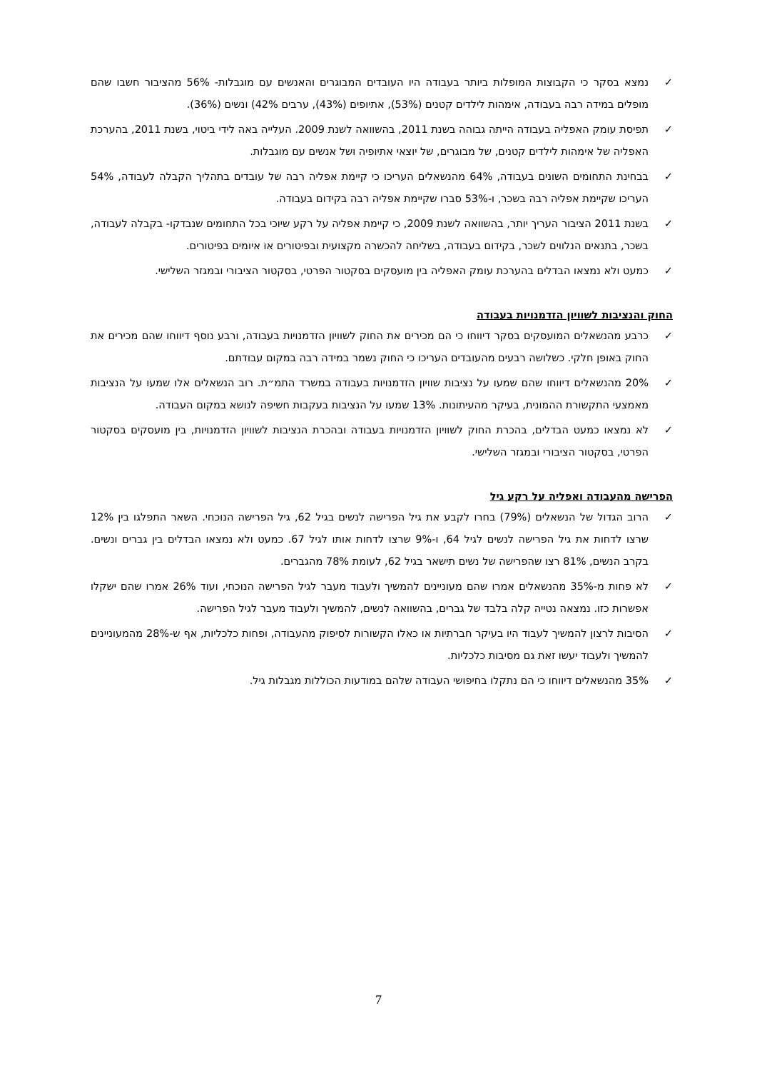✓ נמצא בסקר כי הקבוצות המופלות ביותר בעבודה היו העובדים המבוגרים והאנשים עם מוגבלות- 56% מהציבור חשבו שהם מופלים במידה רבה בעבודה, אימהות לילדים קטנים (53%), אתיופים (43%), ערבים 42%) ונשים (36%).
✓ תפיסת עומק האפליה בעבודה הייתה גבוהה בשנת 2011, בהשוואה לשנת 2009. העלייה באה לידי ביטוי, בשנת 2011, בהערכת האפליה של אימהות לילדים קטנים, של מבוגרים, של יוצאי אתיופיה ושל אנשים עם מוגבלות.
✓ בבחינת התחומים השונים בעבודה, 64% מהנשאלים העריכו כי קיימת אפליה רבה של עובדים בתהליך הקבלה לעבודה, 54% העריכו שקיימת אפליה רבה בשכר, ו-53% סברו שקיימת אפליה רבה בקידום בעבודה.
✓ בשנת 2011 הציבור העריך יותר, בהשוואה לשנת 2009, כי קיימת אפליה על רקע שיוכי בכל התחומים שנבדקו- בקבלה לעבודה, בשכר, בתנאים הנלווים לשכר, בקידום בעבודה, בשליחה להכשרה מקצועית ובפיטורים או איומים בפיטורים.
✓ כמעט ולא נמצאו הבדלים בהערכת עומק האפליה בין מועסקים בסקטור הפרטי, בסקטור הציבורי ובמגזר השלישי.
החוק והנציבות לשוויון הזדמנויות בעבודה
✓ כרבע מהנשאלים המועסקים בסקר דיווחו כי הם מכירים את החוק לשוויון הזדמנויות בעבודה, ורבע נוסף דיווחו שהם מכירים את החוק באופן חלקי. כשלושה רבעים מהעובדים העריכו כי החוק נשמר במידה רבה במקום עבודתם.
✓ 20% מהנשאלים דיווחו שהם שמעו על נציבות שוויון הזדמנויות בעבודה במשרד התמ״ת. רוב הנשאלים אלו שמעו על הנציבות מאמצעי התקשורת ההמונית, בעיקר מהעיתונות. 13% שמעו על הנציבות בעקבות חשיפה לנושא במקום העבודה.
✓ לא נמצאו כמעט הבדלים, בהכרת החוק לשוויון הזדמנויות בעבודה ובהכרת הנציבות לשוויון הזדמנויות, בין מועסקים בסקטור הפרטי, בסקטור הציבורי ובמגזר השלישי.
הפרישה מהעבודה ואפליה על רקע גיל
✓ הרוב הגדול של הנשאלים (79%) בחרו לקבע את גיל הפרישה לנשים בגיל 62, גיל הפרישה הנוכחי. השאר התפלגו בין 12% שרצו לדחות את גיל הפרישה לנשים לגיל 64, ו-9% שרצו לדחות אותו לגיל 67. כמעט ולא נמצאו הבדלים בין גברים ונשים. בקרב הנשים, 81% רצו שהפרישה של נשים תישאר בגיל 62, לעומת 78% מהגברים.
✓ לא פחות מ-35% מהנשאלים אמרו שהם מעוניינים להמשיך ולעבוד מעבר לגיל הפרישה הנוכחי, ועוד 26% אמרו שהם ישקלו אפשרות כזו. נמצאה נטייה קלה בלבד של גברים, בהשוואה לנשים, להמשיך ולעבוד מעבר לגיל הפרישה.
✓ הסיבות לרצון להמשיך לעבוד היו בעיקר חברתיות או כאלו הקשורות לסיפוק מהעבודה, ופחות כלכליות, אף ש-28% מהמעוניינים להמשיך ולעבוד יעשו זאת גם מסיבות כלכליות.
✓ 35% מהנשאלים דיווחו כי הם נתקלו בחיפושי העבודה שלהם במודעות הכוללות מגבלות גיל.
7